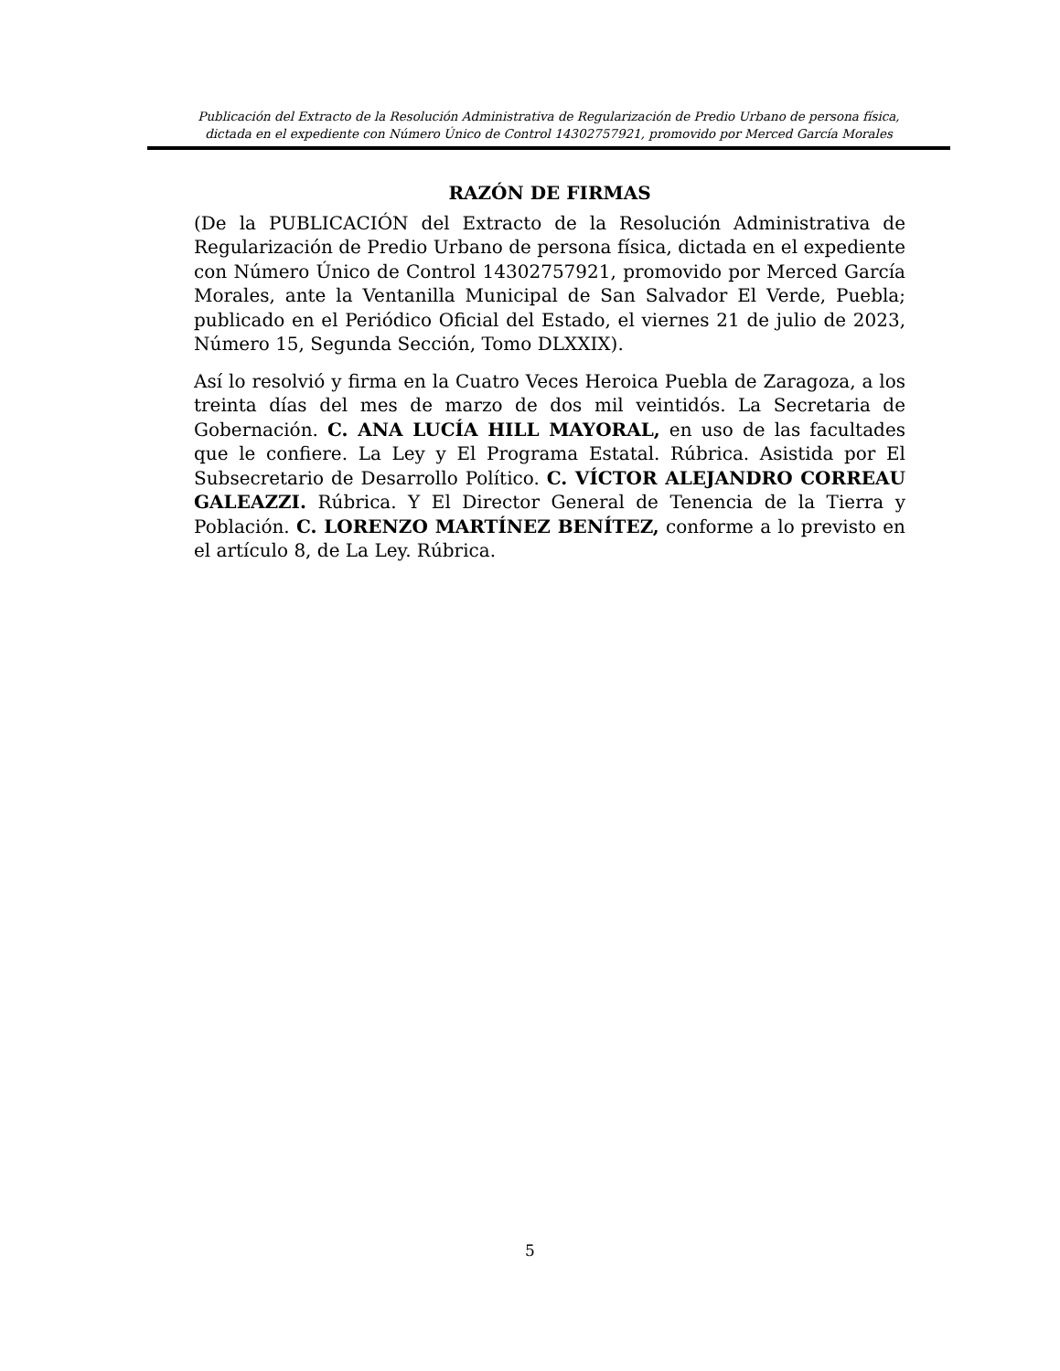Publicación del Extracto de la Resolución Administrativa de Regularización de Predio Urbano de persona física,
dictada en el expediente con Número Único de Control 14302757921, promovido por Merced García Morales
RAZÓN DE FIRMAS
(De la PUBLICACIÓN del Extracto de la Resolución Administrativa de Regularización de Predio Urbano de persona física, dictada en el expediente con Número Único de Control 14302757921, promovido por Merced García Morales, ante la Ventanilla Municipal de San Salvador El Verde, Puebla; publicado en el Periódico Oficial del Estado, el viernes 21 de julio de 2023, Número 15, Segunda Sección, Tomo DLXXIX).
Así lo resolvió y firma en la Cuatro Veces Heroica Puebla de Zaragoza, a los treinta días del mes de marzo de dos mil veintidós. La Secretaria de Gobernación. C. ANA LUCÍA HILL MAYORAL, en uso de las facultades que le confiere. La Ley y El Programa Estatal. Rúbrica. Asistida por El Subsecretario de Desarrollo Político. C. VÍCTOR ALEJANDRO CORREAU GALEAZZI. Rúbrica. Y El Director General de Tenencia de la Tierra y Población. C. LORENZO MARTÍNEZ BENÍTEZ, conforme a lo previsto en el artículo 8, de La Ley. Rúbrica.
5